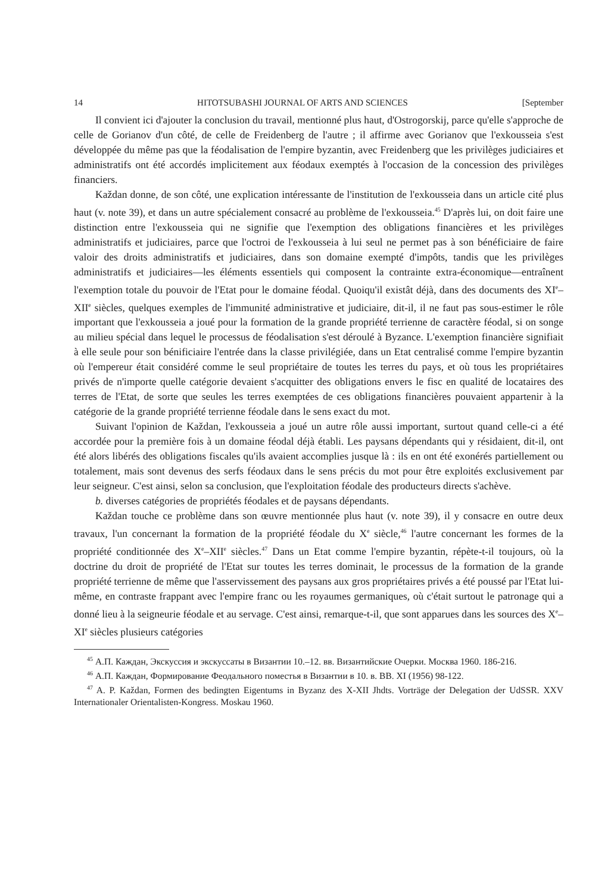14 HITOTSUBASHI JOURNAL OF ARTS AND SCIENCES [September
Il convient ici d'ajouter la conclusion du travail, mentionné plus haut, d'Ostrogorskij, parce qu'elle s'approche de celle de Gorianov d'un côté, de celle de Freidenberg de l'autre ; il affirme avec Gorianov que l'exkousseia s'est développée du même pas que la féodalisation de l'empire byzantin, avec Freidenberg que les privilèges judiciaires et administratifs ont été accordés implicitement aux féodaux exemptés à l'occasion de la concession des privilèges financiers.
Každan donne, de son côté, une explication intéressante de l'institution de l'exkousseia dans un article cité plus haut (v. note 39), et dans un autre spécialement consacré au problème de l'exkousseia.<sup>45</sup> D'après lui, on doit faire une distinction entre l'exkousseia qui ne signifie que l'exemption des obligations financières et les privilèges administratifs et judiciaires, parce que l'octroi de l'exkousseia à lui seul ne permet pas à son bénéficiaire de faire valoir des droits administratifs et judiciaires, dans son domaine exempté d'impôts, tandis que les privilèges administratifs et judiciaires—les éléments essentiels qui composent la contrainte extra-économique—entraînent l'exemption totale du pouvoir de l'Etat pour le domaine féodal. Quoiqu'il existât déjà, dans des documents des XI<sup>e</sup>–XII<sup>e</sup> siècles, quelques exemples de l'immunité administrative et judiciaire, dit-il, il ne faut pas sous-estimer le rôle important que l'exkousseia a joué pour la formation de la grande propriété terrienne de caractère féodal, si on songe au milieu spécial dans lequel le processus de féodalisation s'est déroulé à Byzance. L'exemption financière signifiait à elle seule pour son bénificiaire l'entrée dans la classe privilégiée, dans un Etat centralisé comme l'empire byzantin où l'empereur était considéré comme le seul propriétaire de toutes les terres du pays, et où tous les propriétaires privés de n'importe quelle catégorie devaient s'acquitter des obligations envers le fisc en qualité de locataires des terres de l'Etat, de sorte que seules les terres exemptées de ces obligations financières pouvaient appartenir à la catégorie de la grande propriété terrienne féodale dans le sens exact du mot.
Suivant l'opinion de Každan, l'exkousseia a joué un autre rôle aussi important, surtout quand celle-ci a été accordée pour la première fois à un domaine féodal déjà établi. Les paysans dépendants qui y résidaient, dit-il, ont été alors libérés des obligations fiscales qu'ils avaient accomplies jusque là : ils en ont été exonérés partiellement ou totalement, mais sont devenus des serfs féodaux dans le sens précis du mot pour être exploités exclusivement par leur seigneur. C'est ainsi, selon sa conclusion, que l'exploitation féodale des producteurs directs s'achève.
b. diverses catégories de propriétés féodales et de paysans dépendants.
Každan touche ce problème dans son œuvre mentionnée plus haut (v. note 39), il y consacre en outre deux travaux, l'un concernant la formation de la propriété féodale du X<sup>e</sup> siècle,<sup>46</sup> l'autre concernant les formes de la propriété conditionnée des X<sup>e</sup>–XII<sup>e</sup> siècles.<sup>47</sup> Dans un Etat comme l'empire byzantin, répète-t-il toujours, où la doctrine du droit de propriété de l'Etat sur toutes les terres dominait, le processus de la formation de la grande propriété terrienne de même que l'asservissement des paysans aux gros propriétaires privés a été poussé par l'Etat lui-même, en contraste frappant avec l'empire franc ou les royaumes germaniques, où c'était surtout le patronage qui a donné lieu à la seigneurie féodale et au servage. C'est ainsi, remarque-t-il, que sont apparues dans les sources des X<sup>e</sup>–XI<sup>e</sup> siècles plusieurs catégories
<sup>45</sup> А.П. Каждан, Экскуссия и экскуссаты в Византии 10.–12. вв. Византийские Очерки. Москва 1960. 186-216.
<sup>46</sup> А.П. Каждан, Формирование Феодального поместья в Византии в 10. в. ВВ. XI (1956) 98-122.
<sup>47</sup> A. P. Každan, Formen des bedingten Eigentums in Byzanz des X-XII Jhdts. Vorträge der Delegation der UdSSR. XXV Internationaler Orientalisten-Kongress. Moskau 1960.